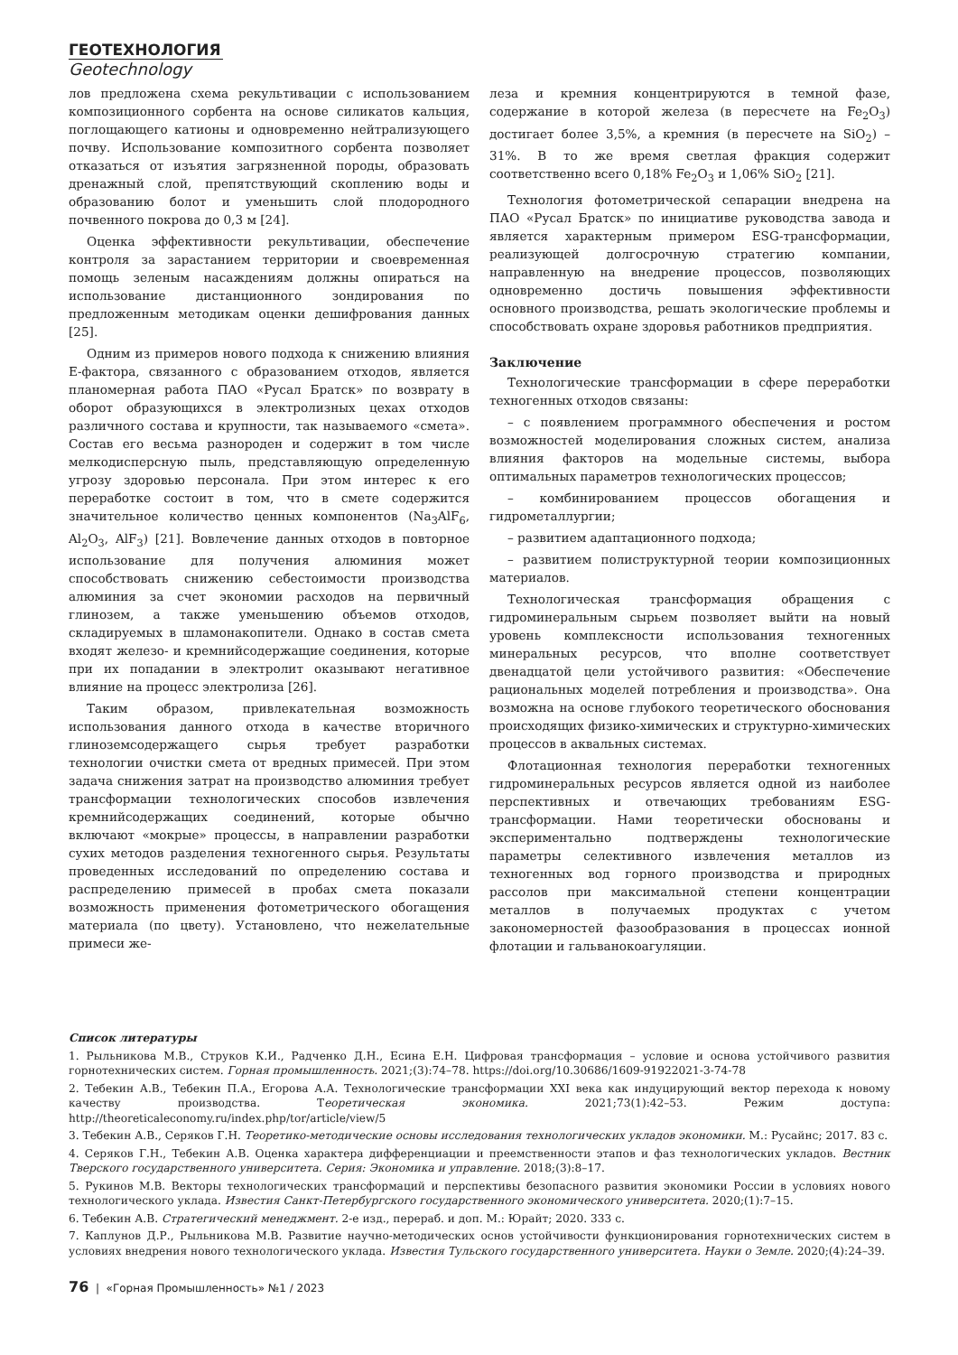ГЕОТЕХНОЛОГИЯ
Geotechnology
лов предложена схема рекультивации с использованием композиционного сорбента на основе силикатов кальция, поглощающего катионы и одновременно нейтрализующего почву. Использование композитного сорбента позволяет отказаться от изъятия загрязненной породы, образовать дренажный слой, препятствующий скоплению воды и образованию болот и уменьшить слой плодородного почвенного покрова до 0,3 м [24].
Оценка эффективности рекультивации, обеспечение контроля за зарастанием территории и своевременная помощь зеленым насаждениям должны опираться на использование дистанционного зондирования по предложенным методикам оценки дешифрования данных [25].
Одним из примеров нового подхода к снижению влияния Е-фактора, связанного с образованием отходов, является планомерная работа ПАО «Русал Братск» по возврату в оборот образующихся в электролизных цехах отходов различного состава и крупности, так называемого «смета». Состав его весьма разнороден и содержит в том числе мелкодисперсную пыль, представляющую определенную угрозу здоровью персонала. При этом интерес к его переработке состоит в том, что в смете содержится значительное количество ценных компонентов (Na<sub>3</sub>AlF<sub>6</sub>, Al<sub>2</sub>O<sub>3</sub>, AlF<sub>3</sub>) [21]. Вовлечение данных отходов в повторное использование для получения алюминия может способствовать снижению себестоимости производства алюминия за счет экономии расходов на первичный глинозем, а также уменьшению объемов отходов, складируемых в шламонакопители. Однако в состав смета входят железо- и кремнийсодержащие соединения, которые при их попадании в электролит оказывают негативное влияние на процесс электролиза [26].
Таким образом, привлекательная возможность использования данного отхода в качестве вторичного глиноземсодержащего сырья требует разработки технологии очистки смета от вредных примесей. При этом задача снижения затрат на производство алюминия требует трансформации технологических способов извлечения кремнийсодержащих соединений, которые обычно включают «мокрые» процессы, в направлении разработки сухих методов разделения техногенного сырья. Результаты проведенных исследований по определению состава и распределению примесей в пробах смета показали возможность применения фотометрического обогащения материала (по цвету). Установлено, что нежелательные примеси же-
леза и кремния концентрируются в темной фазе, содержание в которой железа (в пересчете на Fe<sub>2</sub>O<sub>3</sub>) достигает более 3,5%, а кремния (в пересчете на SiO<sub>2</sub>) – 31%. В то же время светлая фракция содержит соответственно всего 0,18% Fe<sub>2</sub>O<sub>3</sub> и 1,06% SiO<sub>2</sub> [21].
Технология фотометрической сепарации внедрена на ПАО «Русал Братск» по инициативе руководства завода и является характерным примером ESG-трансформации, реализующей долгосрочную стратегию компании, направленную на внедрение процессов, позволяющих одновременно достичь повышения эффективности основного производства, решать экологические проблемы и способствовать охране здоровья работников предприятия.
Заключение
Технологические трансформации в сфере переработки техногенных отходов связаны:
– с появлением программного обеспечения и ростом возможностей моделирования сложных систем, анализа влияния факторов на модельные системы, выбора оптимальных параметров технологических процессов;
– комбинированием процессов обогащения и гидрометаллургии;
– развитием адаптационного подхода;
– развитием полиструктурной теории композиционных материалов.
Технологическая трансформация обращения с гидроминеральным сырьем позволяет выйти на новый уровень комплексности использования техногенных минеральных ресурсов, что вполне соответствует двенадцатой цели устойчивого развития: «Обеспечение рациональных моделей потребления и производства». Она возможна на основе глубокого теоретического обоснования происходящих физико-химических и структурно-химических процессов в аквальных системах.
Флотационная технология переработки техногенных гидроминеральных ресурсов является одной из наиболее перспективных и отвечающих требованиям ESG-трансформации. Нами теоретически обоснованы и экспериментально подтверждены технологические параметры селективного извлечения металлов из техногенных вод горного производства и природных рассолов при максимальной степени концентрации металлов в получаемых продуктах с учетом закономерностей фазообразования в процессах ионной флотации и гальванокоагуляции.
Список литературы
1. Рыльникова М.В., Струков К.И., Радченко Д.Н., Есина Е.Н. Цифровая трансформация – условие и основа устойчивого развития горнотехнических систем. Горная промышленность. 2021;(3):74–78. https://doi.org/10.30686/1609-91922021-3-74-78
2. Тебекин А.В., Тебекин П.А., Егорова А.А. Технологические трансформации XXI века как индуцирующий вектор перехода к новому качеству производства. Теоретическая экономика. 2021;73(1):42–53. Режим доступа: http://theoreticaleconomy.ru/index.php/tor/article/view/5
3. Тебекин А.В., Серяков Г.Н. Теоретико-методические основы исследования технологических укладов экономики. М.: Русайнс; 2017. 83 с.
4. Серяков Г.Н., Тебекин А.В. Оценка характера дифференциации и преемственности этапов и фаз технологических укладов. Вестник Тверского государственного университета. Серия: Экономика и управление. 2018;(3):8–17.
5. Рукинов М.В. Векторы технологических трансформаций и перспективы безопасного развития экономики России в условиях нового технологического уклада. Известия Санкт-Петербургского государственного экономического университета. 2020;(1):7–15.
6. Тебекин А.В. Стратегический менеджмент. 2-е изд., перераб. и доп. М.: Юрайт; 2020. 333 с.
7. Каплунов Д.Р., Рыльникова М.В. Развитие научно-методических основ устойчивости функционирования горнотехнических систем в условиях внедрения нового технологического уклада. Известия Тульского государственного университета. Науки о Земле. 2020;(4):24–39.
76 | «Горная Промышленность» №1 / 2023